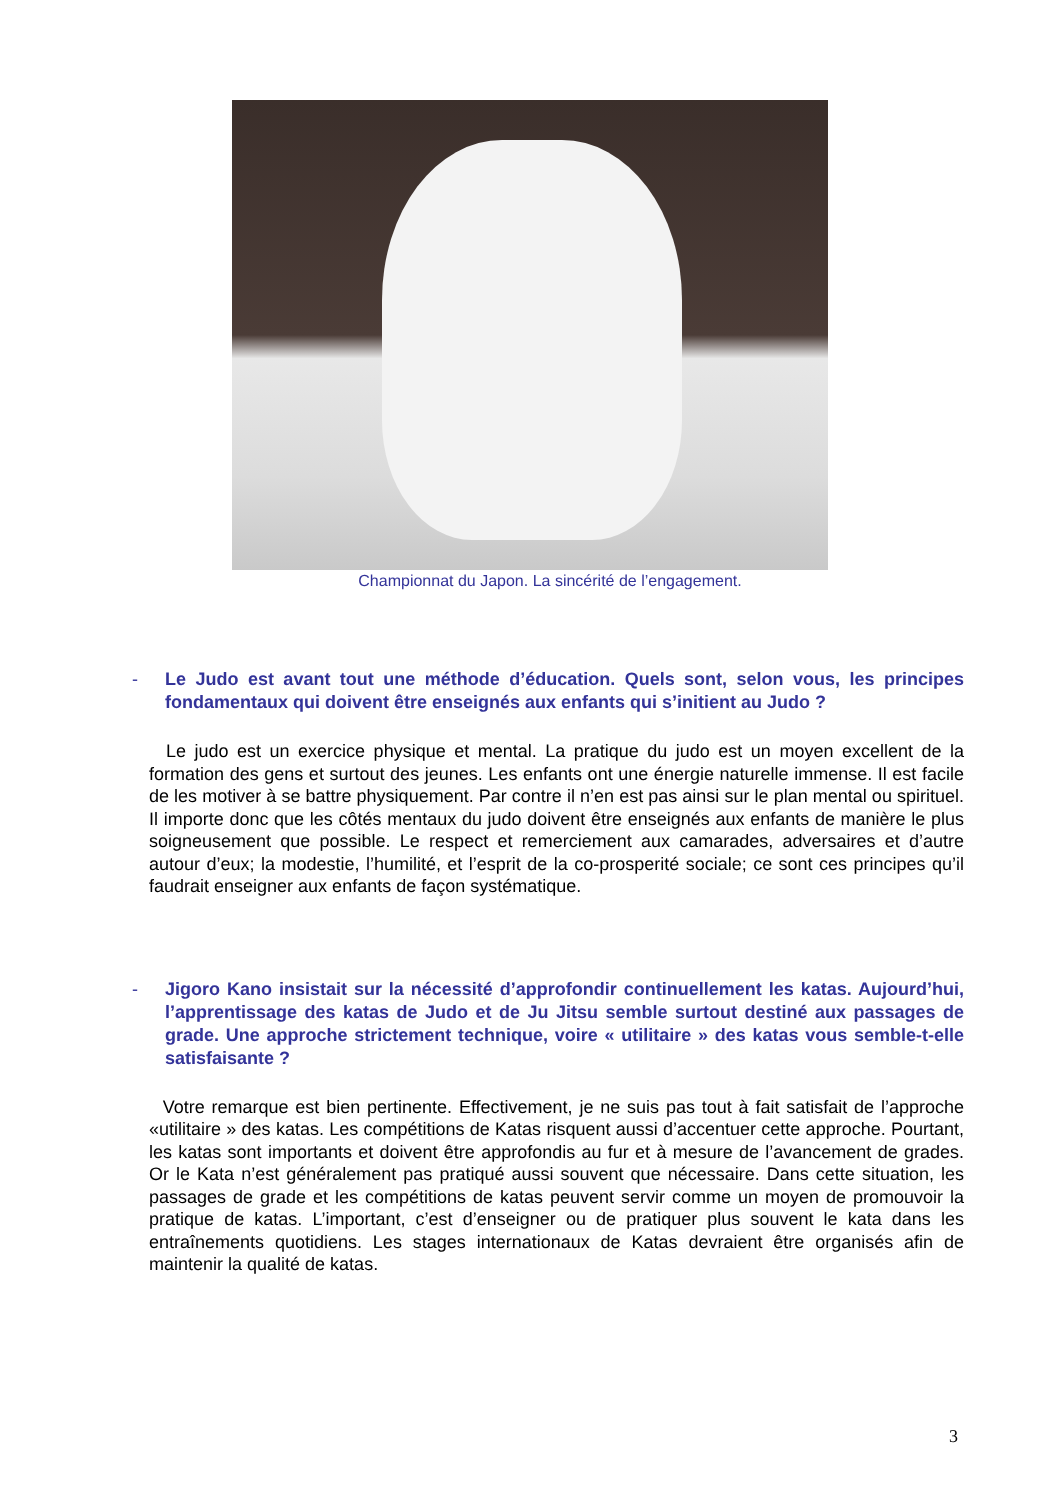Championnat du Japon. La sincérité de l’engagement.
- Le Judo est avant tout une méthode d’éducation. Quels sont, selon vous, les principes fondamentaux qui doivent être enseignés aux enfants qui s’initient au Judo ?
Le judo est un exercice physique et mental. La pratique du judo est un moyen excellent de la formation des gens et surtout des jeunes. Les enfants ont une énergie naturelle immense. Il est facile de les motiver à se battre physiquement. Par contre il n’en est pas ainsi sur le plan mental ou spirituel. Il importe donc que les côtés mentaux du judo doivent être enseignés aux enfants de manière le plus soigneusement que possible. Le respect et remerciement aux camarades, adversaires et d’autre autour d’eux; la modestie, l’humilité, et l’esprit de la co-prosperité sociale; ce sont ces principes qu’il faudrait enseigner aux enfants de façon systématique.
- Jigoro Kano insistait sur la nécessité d’approfondir continuellement les katas. Aujourd’hui, l’apprentissage des katas de Judo et de Ju Jitsu semble surtout destiné aux passages de grade. Une approche strictement technique, voire « utilitaire » des katas vous semble-t-elle satisfaisante ?
Votre remarque est bien pertinente. Effectivement, je ne suis pas tout à fait satisfait de l’approche «utilitaire » des katas. Les compétitions de Katas risquent aussi d’accentuer cette approche. Pourtant, les katas sont importants et doivent être approfondis au fur et à mesure de l’avancement de grades. Or le Kata n’est généralement pas pratiqué aussi souvent que nécessaire. Dans cette situation, les passages de grade et les compétitions de katas peuvent servir comme un moyen de promouvoir la pratique de katas. L’important, c’est d’enseigner ou de pratiquer plus souvent le kata dans les entraînements quotidiens. Les stages internationaux de Katas devraient être organisés afin de maintenir la qualité de katas.
3